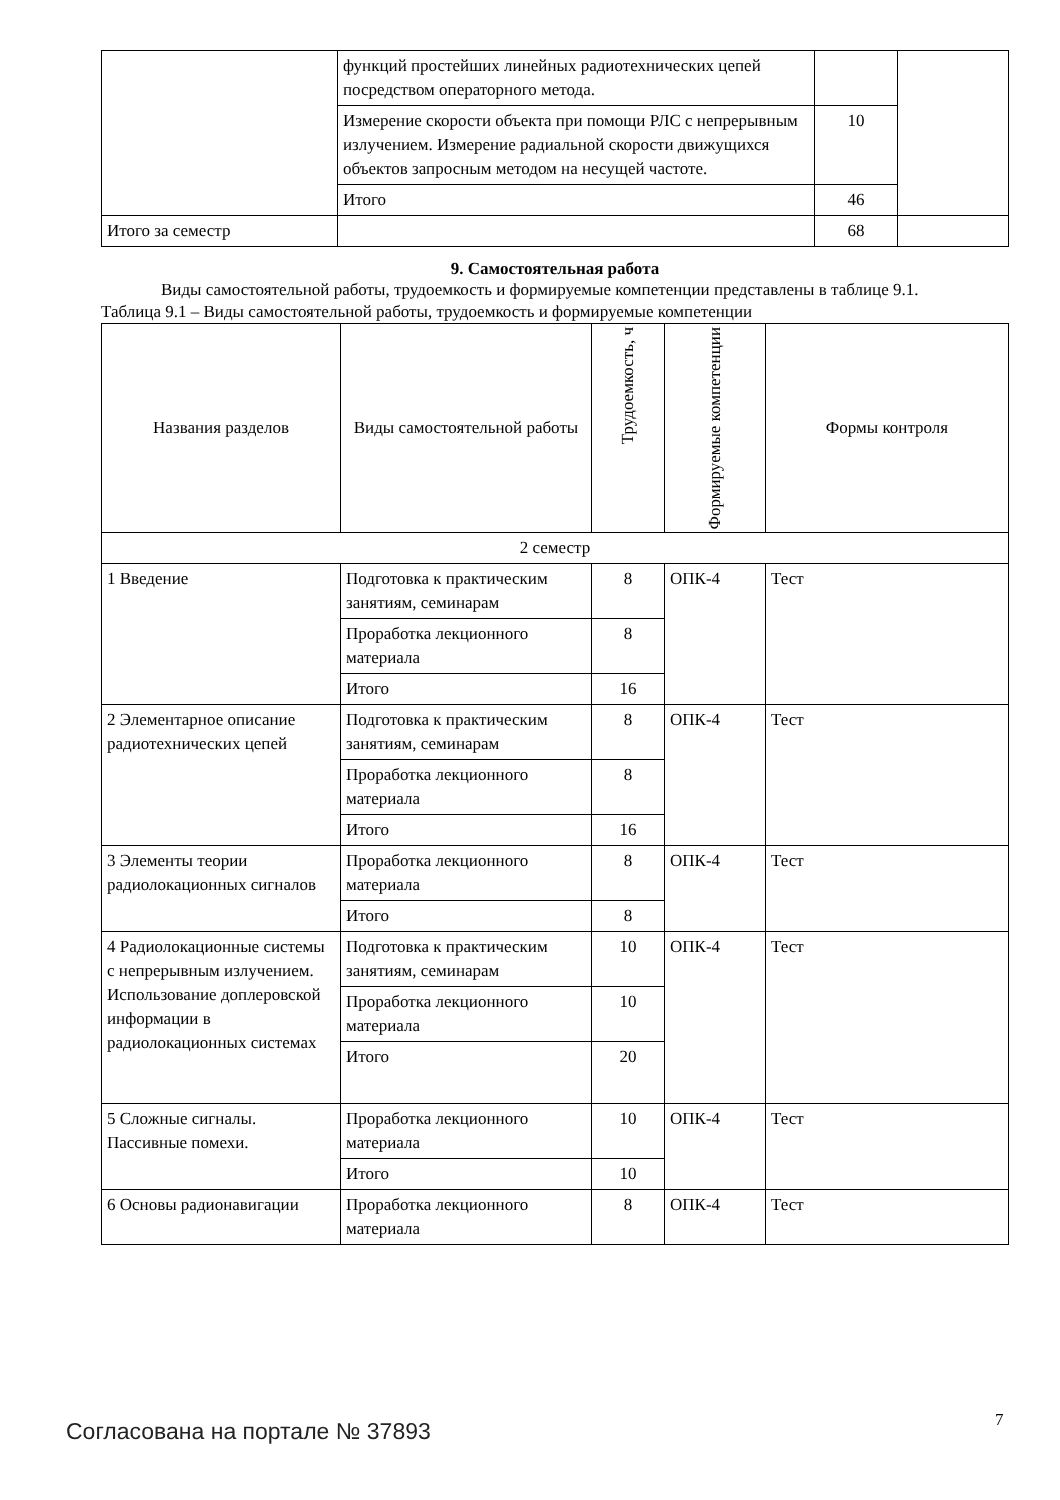| | функций простейших линейных радиотехнических цепей посредством операторного метода. | | |
| | Измерение скорости объекта при помощи РЛС с непрерывным излучением. Измерение радиальной скорости движущихся объектов запросным методом на несущей частоте. | 10 | |
| | Итого | 46 | |
| Итого за семестр | | 68 | |
9. Самостоятельная работа
Виды самостоятельной работы, трудоемкость и формируемые компетенции представлены в таблице 9.1.
Таблица 9.1 – Виды самостоятельной работы, трудоемкость и формируемые компетенции
| Названия разделов | Виды самостоятельной работы | Трудоемкость, ч | Формируемые компетенции | Формы контроля |
| --- | --- | --- | --- | --- |
| 2 семестр | | | | |
| 1 Введение | Подготовка к практическим занятиям, семинарам | 8 | ОПК-4 | Тест |
| | Проработка лекционного материала | 8 | | |
| | Итого | 16 | | |
| 2 Элементарное описание радиотехнических цепей | Подготовка к практическим занятиям, семинарам | 8 | ОПК-4 | Тест |
| | Проработка лекционного материала | 8 | | |
| | Итого | 16 | | |
| 3 Элементы теории радиолокационных сигналов | Проработка лекционного материала | 8 | ОПК-4 | Тест |
| | Итого | 8 | | |
| 4 Радиолокационные системы с непрерывным излучением. Использование доплеровской информации в радиолокационных системах | Подготовка к практическим занятиям, семинарам | 10 | ОПК-4 | Тест |
| | Проработка лекционного материала | 10 | | |
| | Итого | 20 | | |
| 5 Сложные сигналы. Пассивные помехи. | Проработка лекционного материала | 10 | ОПК-4 | Тест |
| | Итого | 10 | | |
| 6 Основы радионавигации | Проработка лекционного материала | 8 | ОПК-4 | Тест |
Согласована на портале № 37893 7